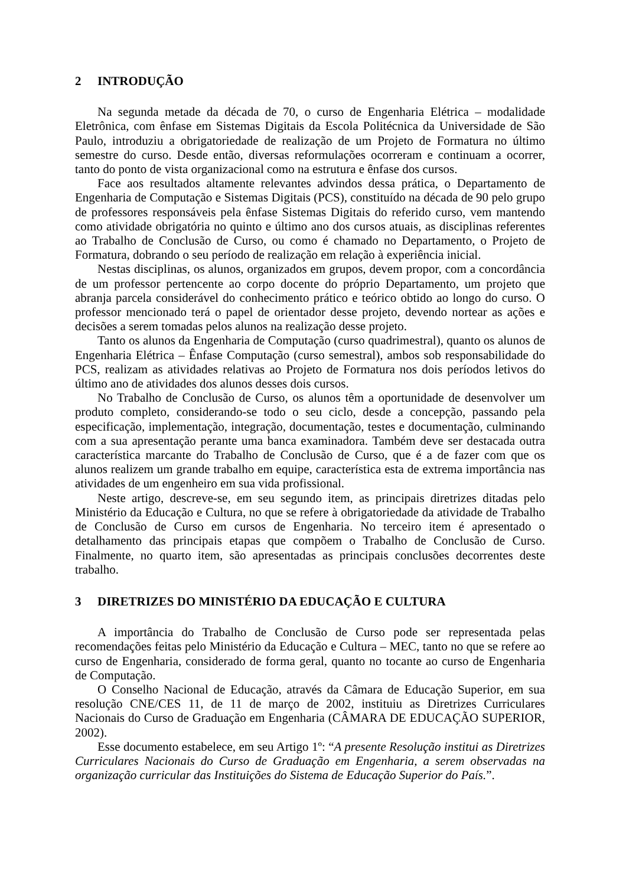2 INTRODUÇÃO
Na segunda metade da década de 70, o curso de Engenharia Elétrica – modalidade Eletrônica, com ênfase em Sistemas Digitais da Escola Politécnica da Universidade de São Paulo, introduziu a obrigatoriedade de realização de um Projeto de Formatura no último semestre do curso. Desde então, diversas reformulações ocorreram e continuam a ocorrer, tanto do ponto de vista organizacional como na estrutura e ênfase dos cursos.
Face aos resultados altamente relevantes advindos dessa prática, o Departamento de Engenharia de Computação e Sistemas Digitais (PCS), constituído na década de 90 pelo grupo de professores responsáveis pela ênfase Sistemas Digitais do referido curso, vem mantendo como atividade obrigatória no quinto e último ano dos cursos atuais, as disciplinas referentes ao Trabalho de Conclusão de Curso, ou como é chamado no Departamento, o Projeto de Formatura, dobrando o seu período de realização em relação à experiência inicial.
Nestas disciplinas, os alunos, organizados em grupos, devem propor, com a concordância de um professor pertencente ao corpo docente do próprio Departamento, um projeto que abranja parcela considerável do conhecimento prático e teórico obtido ao longo do curso. O professor mencionado terá o papel de orientador desse projeto, devendo nortear as ações e decisões a serem tomadas pelos alunos na realização desse projeto.
Tanto os alunos da Engenharia de Computação (curso quadrimestral), quanto os alunos de Engenharia Elétrica – Ênfase Computação (curso semestral), ambos sob responsabilidade do PCS, realizam as atividades relativas ao Projeto de Formatura nos dois períodos letivos do último ano de atividades dos alunos desses dois cursos.
No Trabalho de Conclusão de Curso, os alunos têm a oportunidade de desenvolver um produto completo, considerando-se todo o seu ciclo, desde a concepção, passando pela especificação, implementação, integração, documentação, testes e documentação, culminando com a sua apresentação perante uma banca examinadora. Também deve ser destacada outra característica marcante do Trabalho de Conclusão de Curso, que é a de fazer com que os alunos realizem um grande trabalho em equipe, característica esta de extrema importância nas atividades de um engenheiro em sua vida profissional.
Neste artigo, descreve-se, em seu segundo item, as principais diretrizes ditadas pelo Ministério da Educação e Cultura, no que se refere à obrigatoriedade da atividade de Trabalho de Conclusão de Curso em cursos de Engenharia. No terceiro item é apresentado o detalhamento das principais etapas que compõem o Trabalho de Conclusão de Curso. Finalmente, no quarto item, são apresentadas as principais conclusões decorrentes deste trabalho.
3 DIRETRIZES DO MINISTÉRIO DA EDUCAÇÃO E CULTURA
A importância do Trabalho de Conclusão de Curso pode ser representada pelas recomendações feitas pelo Ministério da Educação e Cultura – MEC, tanto no que se refere ao curso de Engenharia, considerado de forma geral, quanto no tocante ao curso de Engenharia de Computação.
O Conselho Nacional de Educação, através da Câmara de Educação Superior, em sua resolução CNE/CES 11, de 11 de março de 2002, instituiu as Diretrizes Curriculares Nacionais do Curso de Graduação em Engenharia (CÂMARA DE EDUCAÇÃO SUPERIOR, 2002).
Esse documento estabelece, em seu Artigo 1º: “A presente Resolução institui as Diretrizes Curriculares Nacionais do Curso de Graduação em Engenharia, a serem observadas na organização curricular das Instituições do Sistema de Educação Superior do País.”.